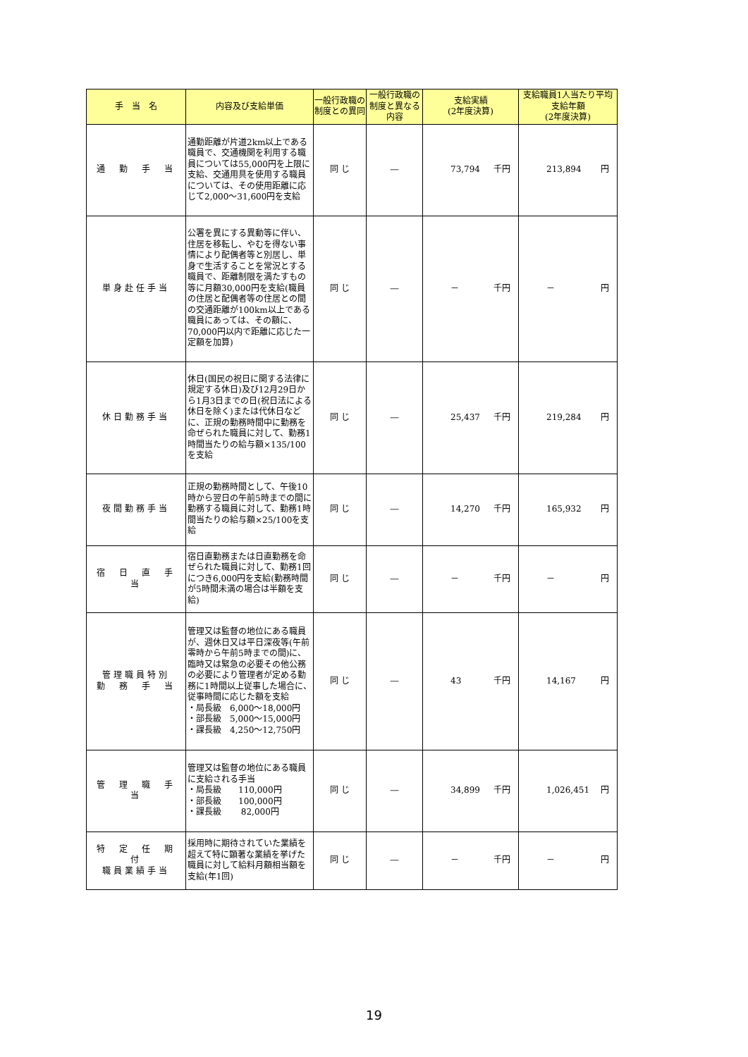| 手 当 名 | 内容及び支給単価 | 一般行政職の制度との異同 | 一般行政職の制度と異なる内容 | 支給実績 (2年度決算) | 支給職員1人当たり平均支給年額 (2年度決算) |
| --- | --- | --- | --- | --- | --- |
| 通 勤 手 当 | 通勤距離が片道2km以上である職員で、交通機関を利用する職員については55,000円を上限に支給、交通用具を使用する職員については、その使用距離に応じて2,000～31,600円を支給 | 同 じ | ― | 73,794 千円 | 213,894 円 |
| 単身赴任手当 | 公署を異にする異動等に伴い、住居を移転し、やむを得ない事情により配偶者等と別居し、単身で生活することを常況とする職員で、距離制限を満たすもの等に月額30,000円を支給(職員の住居と配偶者等の住居との間の交通距離が100km以上である職員にあっては、その額に、70,000円以内で距離に応じた一定額を加算) | 同 じ | ― | － 千円 | － 円 |
| 休日勤務手当 | 休日(国民の祝日に関する法律に規定する休日)及び12月29日から1月3日までの日(祝日法による休日を除く)または代休日などに、正規の勤務時間中に勤務を命ぜられた職員に対して、勤務1時間当たりの給与額×135/100を支給 | 同 じ | ― | 25,437 千円 | 219,284 円 |
| 夜間勤務手当 | 正規の勤務時間として、午後10時から翌日の午前5時までの間に勤務する職員に対して、勤務1時間当たりの給与額×25/100を支給 | 同 じ | ― | 14,270 千円 | 165,932 円 |
| 宿 日 直 手 当 | 宿日直勤務または日直勤務を命ぜられた職員に対して、勤務1回につき6,000円を支給(勤務時間が5時間未満の場合は半額を支給) | 同 じ | ― | － 千円 | － 円 |
| 管理職員特別 勤 務 手 当 | 管理又は監督の地位にある職員が、週休日又は平日深夜等(午前零時から午前5時までの間)に、臨時又は緊急の必要その他公務の必要により管理者が定める勤務に1時間以上従事した場合に、従事時間に応じた額を支給 ・局長級 6,000～18,000円 ・部長級 5,000～15,000円 ・課長級 4,250～12,750円 | 同 じ | ― | 43 千円 | 14,167 円 |
| 管 理 職 手 当 | 管理又は監督の地位にある職員に支給される手当 ・局長級 110,000円 ・部長級 100,000円 ・課長級 82,000円 | 同 じ | ― | 34,899 千円 | 1,026,451 円 |
| 特 定 任 期 付 職員業績手当 | 採用時に期待されていた業績を超えて特に顕著な業績を挙げた職員に対して給料月額相当額を支給(年1回) | 同 じ | ― | － 千円 | － 円 |
19